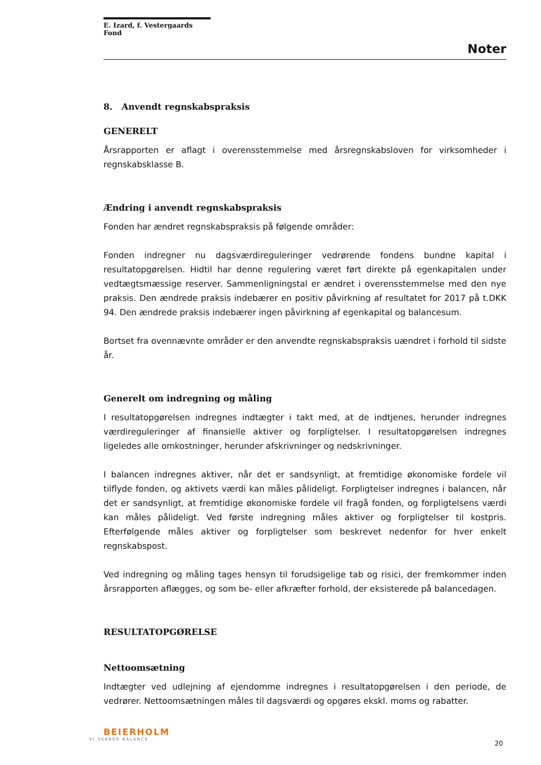E. Izard, f. Vestergaards Fond
Noter
8. Anvendt regnskabspraksis
GENERELT
Årsrapporten er aflagt i overensstemmelse med årsregnskabsloven for virksomheder i regnskabsklasse B.
Ændring i anvendt regnskabspraksis
Fonden har ændret regnskabspraksis på følgende områder:
Fonden indregner nu dagsværdireguleringer vedrørende fondens bundne kapital i resultatopgørelsen. Hidtil har denne regulering været ført direkte på egenkapitalen under vedtægtsmæssige reserver. Sammenligningstal er ændret i overensstemmelse med den nye praksis. Den ændrede praksis indebærer en positiv påvirkning af resultatet for 2017 på t.DKK 94. Den ændrede praksis indebærer ingen påvirkning af egenkapital og balancesum.
Bortset fra ovennævnte områder er den anvendte regnskabspraksis uændret i forhold til sidste år.
Generelt om indregning og måling
I resultatopgørelsen indregnes indtægter i takt med, at de indtjenes, herunder indregnes værdireguleringer af finansielle aktiver og forpligtelser. I resultatopgørelsen indregnes ligeledes alle omkostninger, herunder afskrivninger og nedskrivninger.
I balancen indregnes aktiver, når det er sandsynligt, at fremtidige økonomiske fordele vil tilflyde fonden, og aktivets værdi kan måles pålideligt. Forpligtelser indregnes i balancen, når det er sandsynligt, at fremtidige økonomiske fordele vil fragå fonden, og forpligtelsens værdi kan måles pålideligt. Ved første indregning måles aktiver og forpligtelser til kostpris. Efterfølgende måles aktiver og forpligtelser som beskrevet nedenfor for hver enkelt regnskabspost.
Ved indregning og måling tages hensyn til forudsigelige tab og risici, der fremkommer inden årsrapporten aflægges, og som be- eller afkræfter forhold, der eksisterede på balancedagen.
RESULTATOPGØRELSE
Nettoomsætning
Indtægter ved udlejning af ejendomme indregnes i resultatopgørelsen i den periode, de vedrører. Nettoomsætningen måles til dagsværdi og opgøres ekskl. moms og rabatter.
BEIERHOLM
VI SKABER BALANCE
20